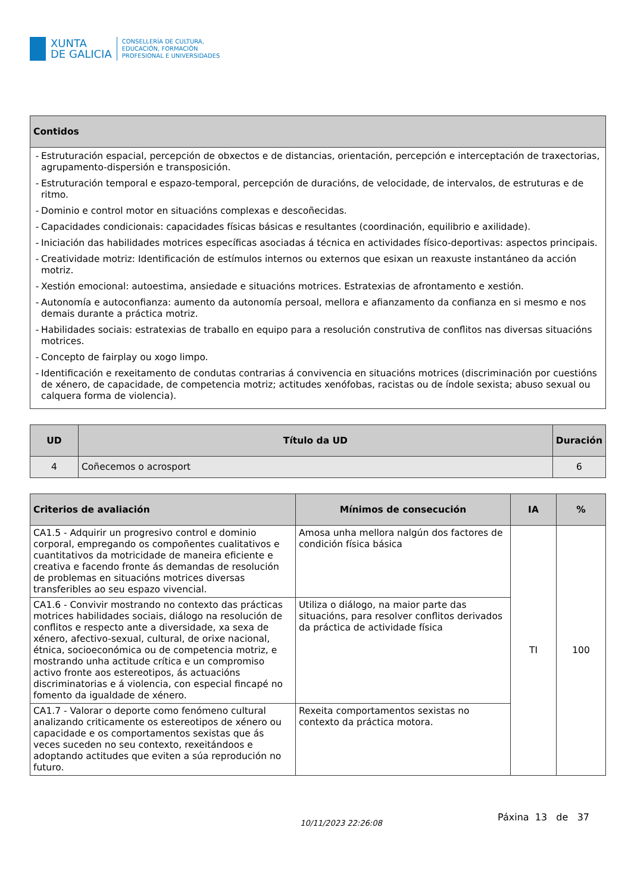XUNTA
DE GALICIA
CONSELLERÍA DE CULTURA,
EDUCACIÓN, FORMACIÓN
PROFESIONAL E UNIVERSIDADES
| Contidos |
| --- |
| - Estruturación espacial, percepción de obxectos e de distancias, orientación, percepción e interceptación de traxectorias, agrupamento-dispersión e transposición. - Estruturación temporal e espazo-temporal, percepción de duracións, de velocidade, de intervalos, de estruturas e de ritmo. - Dominio e control motor en situacións complexas e descoñecidas. - Capacidades condicionais: capacidades físicas básicas e resultantes (coordinación, equilibrio e axilidade). - Iniciación das habilidades motrices específicas asociadas á técnica en actividades físico-deportivas: aspectos principais. - Creatividade motriz: Identificación de estímulos internos ou externos que esixan un reaxuste instantáneo da acción motriz. - Xestión emocional: autoestima, ansiedade e situacións motrices. Estratexias de afrontamento e xestión. - Autonomía e autoconfianza: aumento da autonomía persoal, mellora e afianzamento da confianza en si mesmo e nos demais durante a práctica motriz. - Habilidades sociais: estratexias de traballo en equipo para a resolución construtiva de conflitos nas diversas situacións motrices. - Concepto de fairplay ou xogo limpo. - Identificación e rexeitamento de condutas contrarias á convivencia en situacións motrices (discriminación por cuestións de xénero, de capacidade, de competencia motriz; actitudes xenófobas, racistas ou de índole sexista; abuso sexual ou calquera forma de violencia). |
| UD | Título da UD | Duración |
| --- | --- | --- |
| 4 | Coñecemos o acrosport | 6 |
| Criterios de avaliación | Mínimos de consecución | IA | % |
| --- | --- | --- | --- |
| CA1.5 - Adquirir un progresivo control e dominio corporal, empregando os compoñentes cualitativos e cuantitativos da motricidade de maneira eficiente e creativa e facendo fronte ás demandas de resolución de problemas en situacións motrices diversas transferibles ao seu espazo vivencial. | Amosa unha mellora nalgún dos factores de condición física básica | TI | 100 |
| CA1.6 - Convivir mostrando no contexto das prácticas motrices habilidades sociais, diálogo na resolución de conflitos e respecto ante a diversidade, xa sexa de xénero, afectivo-sexual, cultural, de orixe nacional, étnica, socioeconómica ou de competencia motriz, e mostrando unha actitude crítica e un compromiso activo fronte aos estereotipos, ás actuacións discriminatorias e á violencia, con especial fincapé no fomento da igualdade de xénero. | Utiliza o diálogo, na maior parte das situacións, para resolver conflitos derivados da práctica de actividade física | | |
| CA1.7 - Valorar o deporte como fenómeno cultural analizando criticamente os estereotipos de xénero ou capacidade e os comportamentos sexistas que ás veces suceden no seu contexto, rexeitándoos e adoptando actitudes que eviten a súa reprodución no futuro. | Rexeita comportamentos sexistas no contexto da práctica motora. | | |
10/11/2023 22:26:08 Páxina 13 de 37